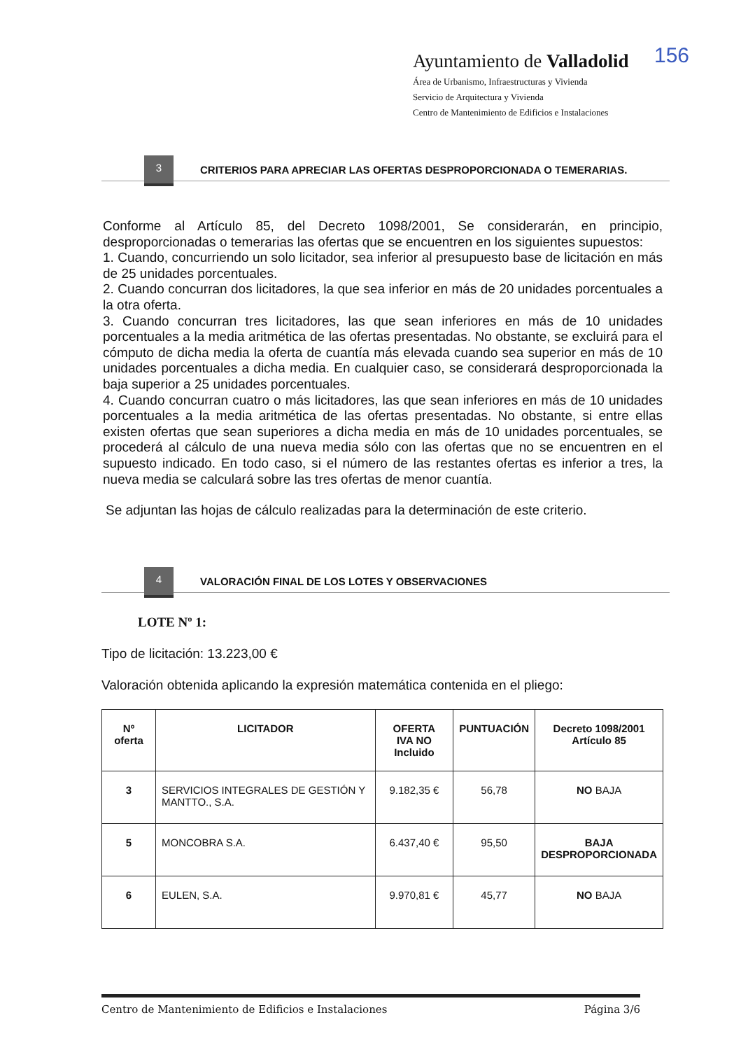Ayuntamiento de Valladolid
Área de Urbanismo, Infraestructuras y Vivienda
Servicio de Arquitectura y Vivienda
Centro de Mantenimiento de Edificios e Instalaciones
156
3
CRITERIOS PARA APRECIAR LAS OFERTAS DESPROPORCIONADA O TEMERARIAS.
Conforme al Artículo 85, del Decreto 1098/2001, Se considerarán, en principio, desproporcionadas o temerarias las ofertas que se encuentren en los siguientes supuestos:
1. Cuando, concurriendo un solo licitador, sea inferior al presupuesto base de licitación en más de 25 unidades porcentuales.
2. Cuando concurran dos licitadores, la que sea inferior en más de 20 unidades porcentuales a la otra oferta.
3. Cuando concurran tres licitadores, las que sean inferiores en más de 10 unidades porcentuales a la media aritmética de las ofertas presentadas. No obstante, se excluirá para el cómputo de dicha media la oferta de cuantía más elevada cuando sea superior en más de 10 unidades porcentuales a dicha media. En cualquier caso, se considerará desproporcionada la baja superior a 25 unidades porcentuales.
4. Cuando concurran cuatro o más licitadores, las que sean inferiores en más de 10 unidades porcentuales a la media aritmética de las ofertas presentadas. No obstante, si entre ellas existen ofertas que sean superiores a dicha media en más de 10 unidades porcentuales, se procederá al cálculo de una nueva media sólo con las ofertas que no se encuentren en el supuesto indicado. En todo caso, si el número de las restantes ofertas es inferior a tres, la nueva media se calculará sobre las tres ofertas de menor cuantía.
Se adjuntan las hojas de cálculo realizadas para la determinación de este criterio.
4
VALORACIÓN FINAL DE LOS LOTES Y OBSERVACIONES
LOTE Nº 1:
Tipo de licitación: 13.223,00 €
Valoración obtenida aplicando la expresión matemática contenida en el pliego:
| Nº oferta | LICITADOR | OFERTA IVA NO Incluido | PUNTUACIÓN | Decreto 1098/2001 Artículo 85 |
| --- | --- | --- | --- | --- |
| 3 | SERVICIOS INTEGRALES DE GESTIÓN Y MANTTO., S.A. | 9.182,35 € | 56,78 | NO BAJA |
| 5 | MONCOBRA S.A. | 6.437,40 € | 95,50 | BAJA DESPROPORCIONADA |
| 6 | EULEN, S.A. | 9.970,81 € | 45,77 | NO BAJA |
Centro de Mantenimiento de Edificios e Instalaciones Página 3/6